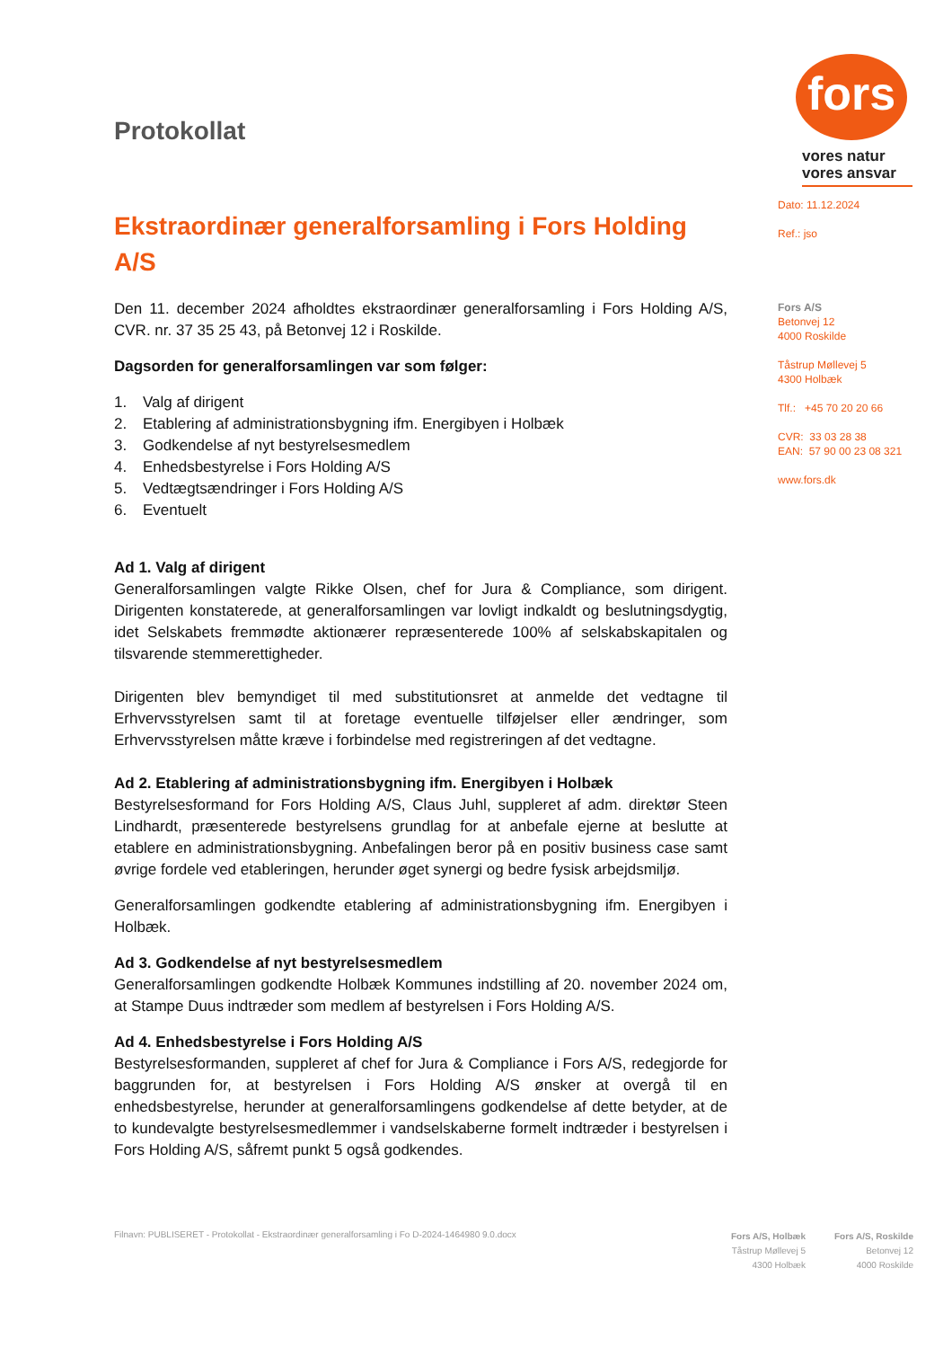Protokollat
Ekstraordinær generalforsamling i Fors Holding A/S
Den 11. december 2024 afholdtes ekstraordinær generalforsamling i Fors Holding A/S, CVR. nr. 37 35 25 43, på Betonvej 12 i Roskilde.
Dagsorden for generalforsamlingen var som følger:
1. Valg af dirigent
2. Etablering af administrationsbygning ifm. Energibyen i Holbæk
3. Godkendelse af nyt bestyrelsesmedlem
4. Enhedsbestyrelse i Fors Holding A/S
5. Vedtægtsændringer i Fors Holding A/S
6. Eventuelt
Ad 1. Valg af dirigent
Generalforsamlingen valgte Rikke Olsen, chef for Jura & Compliance, som dirigent. Dirigenten konstaterede, at generalforsamlingen var lovligt indkaldt og beslutningsdygtig, idet Selskabets fremmødte aktionærer repræsenterede 100% af selskabskapitalen og tilsvarende stemmerettigheder.
Dirigenten blev bemyndiget til med substitutionsret at anmelde det vedtagne til Erhvervsstyrelsen samt til at foretage eventuelle tilføjelser eller ændringer, som Erhvervsstyrelsen måtte kræve i forbindelse med registreringen af det vedtagne.
Ad 2. Etablering af administrationsbygning ifm. Energibyen i Holbæk
Bestyrelsesformand for Fors Holding A/S, Claus Juhl, suppleret af adm. direktør Steen Lindhardt, præsenterede bestyrelsens grundlag for at anbefale ejerne at beslutte at etablere en administrationsbygning. Anbefalingen beror på en positiv business case samt øvrige fordele ved etableringen, herunder øget synergi og bedre fysisk arbejdsmiljø.
Generalforsamlingen godkendte etablering af administrationsbygning ifm. Energibyen i Holbæk.
Ad 3. Godkendelse af nyt bestyrelsesmedlem
Generalforsamlingen godkendte Holbæk Kommunes indstilling af 20. november 2024 om, at Stampe Duus indtræder som medlem af bestyrelsen i Fors Holding A/S.
Ad 4. Enhedsbestyrelse i Fors Holding A/S
Bestyrelsesformanden, suppleret af chef for Jura & Compliance i Fors A/S, redegjorde for baggrunden for, at bestyrelsen i Fors Holding A/S ønsker at overgå til en enhedsbestyrelse, herunder at generalforsamlingens godkendelse af dette betyder, at de to kundevalgte bestyrelsesmedlemmer i vandselskaberne formelt indtræder i bestyrelsen i Fors Holding A/S, såfremt punkt 5 også godkendes.
fors
vores natur
vores ansvar
Dato: 11.12.2024
Ref.: jso
Fors A/S
Betonvej 12
4000 Roskilde
Tåstrup Møllevej 5
4300 Holbæk
Tlf.: +45 70 20 20 66
CVR: 33 03 28 38
EAN: 57 90 00 23 08 321
www.fors.dk
Filnavn: PUBLISERET - Protokollat - Ekstraordinær generalforsamling i Fo D-2024-1464980 9.0.docx
Fors A/S, Holbæk
Tåstrup Møllevej 5
4300 Holbæk
Fors A/S, Roskilde
Betonvej 12
4000 Roskilde